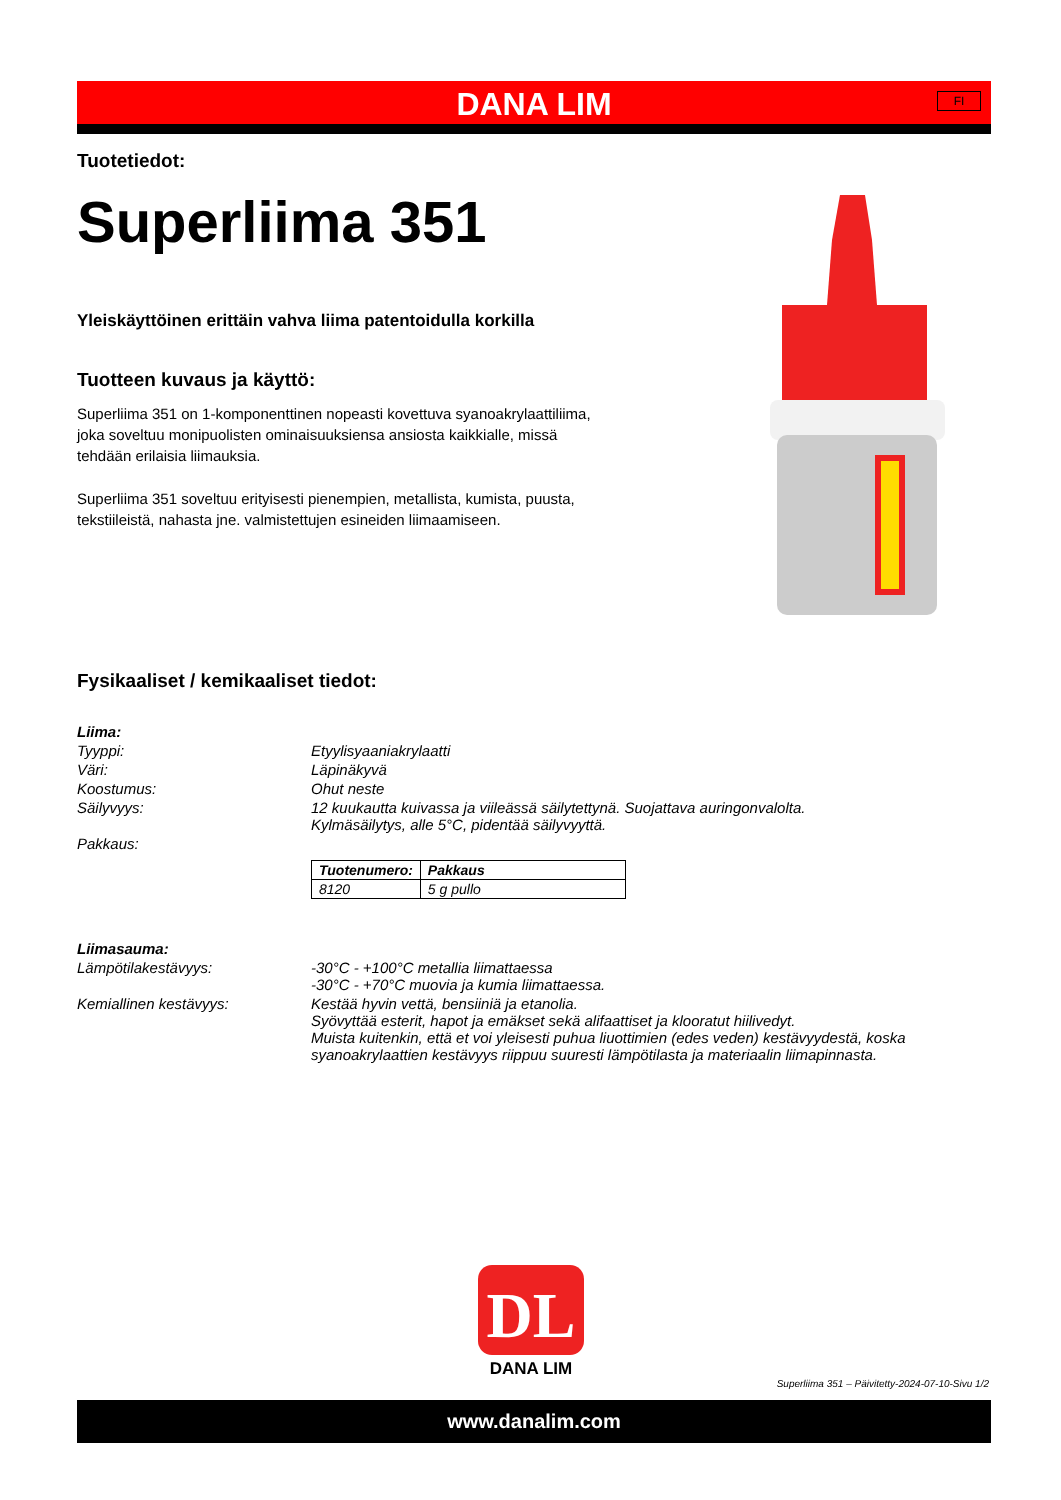DANA LIM
FI
Tuotetiedot:
Superliima 351
Yleiskäyttöinen erittäin vahva liima patentoidulla korkilla
Tuotteen kuvaus ja käyttö:
Superliima 351 on 1-komponenttinen nopeasti kovettuva syanoakrylaattiliima, joka soveltuu monipuolisten ominaisuuksiensa ansiosta kaikkialle, missä tehdään erilaisia liimauksia.
Superliima 351 soveltuu erityisesti pienempien, metallista, kumista, puusta, tekstiileistä, nahasta jne. valmistettujen esineiden liimaamiseen.
Fysikaaliset / kemikaaliset tiedot:
| Liima: | |
| Tyyppi: | Etyylisyaaniakrylaatti |
| Väri: | Läpinäkyvä |
| Koostumus: | Ohut neste |
| Säilyvyys: | 12 kuukautta kuivassa ja viileässä säilytettynä. Suojattava auringonvalolta. Kylmäsäilytys, alle 5°C, pidentää säilyvyyttä. |
| Pakkaus: | / Tuotenumero: / Pakkaus / / --- / --- / / 8120 / 5 g pullo / |
| Liimasauma: | |
| Lämpötilakestävyys: | -30°C - +100°C metallia liimattaessa -30°C - +70°C muovia ja kumia liimattaessa. |
| Kemiallinen kestävyys: | Kestää hyvin vettä, bensiiniä ja etanolia. Syövyttää esterit, hapot ja emäkset sekä alifaattiset ja klooratut hiilivedyt. Muista kuitenkin, että et voi yleisesti puhua liuottimien (edes veden) kestävyydestä, koska syanoakrylaattien kestävyys riippuu suuresti lämpötilasta ja materiaalin liimapinnasta. |
DL
DANA LIM
Superliima 351 – Päivitetty-2024-07-10-Sivu 1/2
www.danalim.com